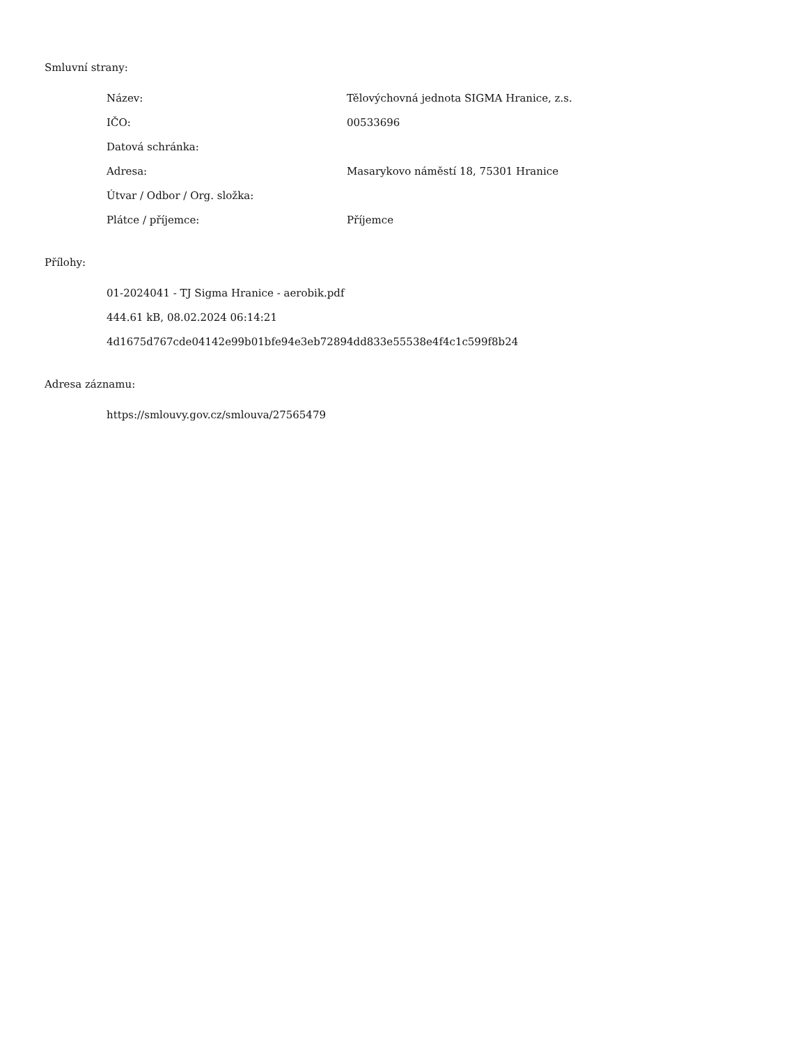Smluvní strany:
| Název: | Tělovýchovná jednota SIGMA Hranice, z.s. |
| IČO: | 00533696 |
| Datová schránka: | |
| Adresa: | Masarykovo náměstí 18, 75301 Hranice |
| Útvar / Odbor / Org. složka: | |
| Plátce / příjemce: | Příjemce |
Přílohy:
01-2024041 - TJ Sigma Hranice - aerobik.pdf
444.61 kB, 08.02.2024 06:14:21
4d1675d767cde04142e99b01bfe94e3eb72894dd833e55538e4f4c1c599f8b24
Adresa záznamu:
https://smlouvy.gov.cz/smlouva/27565479